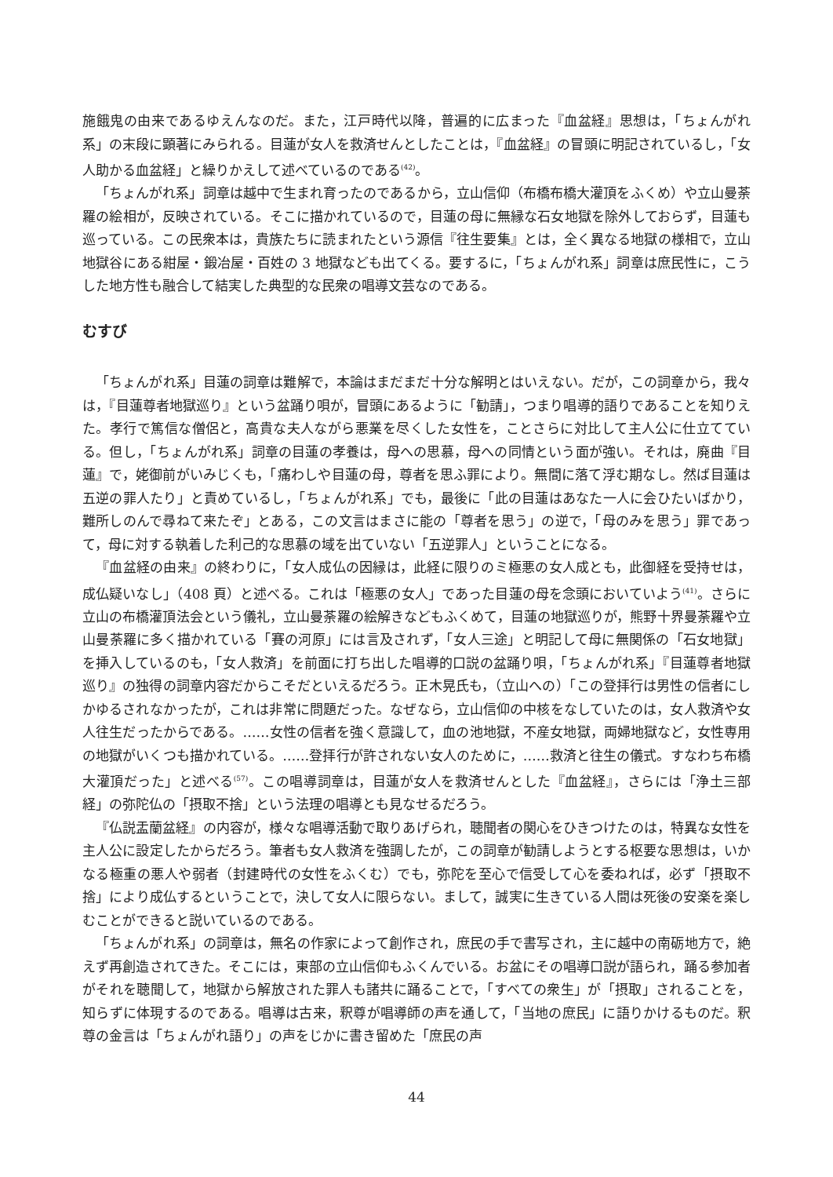施餓鬼の由来であるゆえんなのだ。また，江戸時代以降，普遍的に広まった『血盆経』思想は，「ちょんがれ系」の末段に顕著にみられる。目蓮が女人を救済せんとしたことは，『血盆経』の冒頭に明記されているし，「女人助かる血盆経」と繰りかえして述べているのである<sup>(42)</sup>。
「ちょんがれ系」詞章は越中で生まれ育ったのであるから，立山信仰（布橋布橋大灌頂をふくめ）や立山曼荼羅の絵相が，反映されている。そこに描かれているので，目蓮の母に無縁な石女地獄を除外しておらず，目蓮も巡っている。この民衆本は，貴族たちに読まれたという源信『往生要集』とは，全く異なる地獄の様相で，立山地獄谷にある紺屋・鍛冶屋・百姓の 3 地獄なども出てくる。要するに，「ちょんがれ系」詞章は庶民性に，こうした地方性も融合して結実した典型的な民衆の唱導文芸なのである。
むすび
「ちょんがれ系」目蓮の詞章は難解で，本論はまだまだ十分な解明とはいえない。だが，この詞章から，我々は，『目蓮尊者地獄巡り』という盆踊り唄が，冒頭にあるように「勧請」，つまり唱導的語りであることを知りえた。孝行で篤信な僧侶と，高貴な夫人ながら悪業を尽くした女性を，ことさらに対比して主人公に仕立てている。但し，「ちょんがれ系」詞章の目蓮の孝養は，母への思慕，母への同情という面が強い。それは，廃曲『目蓮』で，姥御前がいみじくも，「痛わしや目蓮の母，尊者を思ふ罪により。無間に落て浮む期なし。然ば目蓮は五逆の罪人たり」と責めているし，「ちょんがれ系」でも，最後に「此の目蓮はあなた一人に会ひたいばかり，難所しのんで尋ねて来たぞ」とある，この文言はまさに能の「尊者を思う」の逆で，「母のみを思う」罪であって，母に対する執着した利己的な思慕の域を出ていない「五逆罪人」ということになる。
『血盆経の由来』の終わりに，「女人成仏の因縁は，此経に限りのミ極悪の女人成とも，此御経を受持せは，成仏疑いなし」（408 頁）と述べる。これは「極悪の女人」であった目蓮の母を念頭においていよう<sup>(41)</sup>。さらに立山の布橋灌頂法会という儀礼，立山曼荼羅の絵解きなどもふくめて，目蓮の地獄巡りが，熊野十界曼荼羅や立山曼荼羅に多く描かれている「賽の河原」には言及されず，「女人三途」と明記して母に無関係の「石女地獄」を挿入しているのも，「女人救済」を前面に打ち出した唱導的口説の盆踊り唄，「ちょんがれ系」『目蓮尊者地獄巡り』の独得の詞章内容だからこそだといえるだろう。正木晃氏も，（立山への）「この登拝行は男性の信者にしかゆるされなかったが，これは非常に問題だった。なぜなら，立山信仰の中核をなしていたのは，女人救済や女人往生だったからである。……女性の信者を強く意識して，血の池地獄，不産女地獄，両婦地獄など，女性専用の地獄がいくつも描かれている。……登拝行が許されない女人のために，……救済と往生の儀式。すなわち布橋大灌頂だった」と述べる<sup>(57)</sup>。この唱導詞章は，目蓮が女人を救済せんとした『血盆経』，さらには「浄土三部経」の弥陀仏の「摂取不捨」という法理の唱導とも見なせるだろう。
『仏説盂蘭盆経』の内容が，様々な唱導活動で取りあげられ，聴聞者の関心をひきつけたのは，特異な女性を主人公に設定したからだろう。筆者も女人救済を強調したが，この詞章が勧請しようとする枢要な思想は，いかなる極重の悪人や弱者（封建時代の女性をふくむ）でも，弥陀を至心で信受して心を委ねれば，必ず「摂取不捨」により成仏するということで，決して女人に限らない。まして，誠実に生きている人間は死後の安楽を楽しむことができると説いているのである。
「ちょんがれ系」の詞章は，無名の作家によって創作され，庶民の手で書写され，主に越中の南砺地方で，絶えず再創造されてきた。そこには，東部の立山信仰もふくんでいる。お盆にその唱導口説が語られ，踊る参加者がそれを聴聞して，地獄から解放された罪人も諸共に踊ることで，「すべての衆生」が「摂取」されることを，知らずに体現するのである。唱導は古来，釈尊が唱導師の声を通して，「当地の庶民」に語りかけるものだ。釈尊の金言は「ちょんがれ語り」の声をじかに書き留めた「庶民の声
44